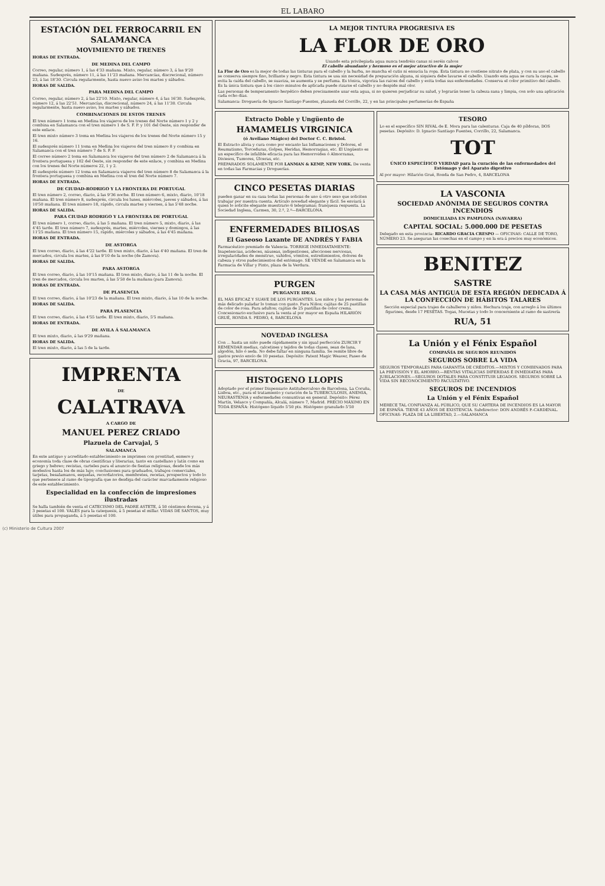EL LABARO
ESTACIÓN DEL FERROCARRIL EN SALAMANCA
MOVIMIENTO DE TRENES
HORAS DE ENTRADA.
DE MEDINA DEL CAMPO
Correo, regular, número 1, á las 4'33 mañana. Mixto, regular, número 3, á las 9'20 mañana. Sudexprés, número 11, á las 11'23 mañana. Mercancías, discrecional, número 23, á las 18'30. Circula regularmente, hasta nuevo aviso los martes y sábados.
HORAS DE SALIDA.
PARA MEDINA DEL CAMPO
Correo, regular, número 2, á las 22'10. Mixto, regular, número 4, á las 16'30. Sudexprés, número 12, á las 22'51. Mercancías, discrecional, número 24, á las 11'30. Circula regularmente, hasta nuevo aviso, los martes y sábados.
COMBINACIONES DE ESTOS TRENES
El tren número 1 toma en Medina los viajeros de los trenes del Norte número 1 y 2 y combina en Salamanca con el tren número 1 de S. F. P. y 101 del Oeste, sin responder de este enlace.
El tren mixto número 3 toma en Medina los viajeros de los trenes del Norte número 15 y 16.
El sudexprés número 11 toma en Medina los viajeros del tren número 8 y combina en Salamanca con el tren número 7 de S. F. P.
El correo número 2 toma en Salamanca los viajeros del tren número 2 de Salamanca á la frontera portuguesa y 102 del Oeste, sin responder de este enlace, y combina en Medina con los trenes del Norte números 22, 1 y 2.
El sudexprés número 12 toma en Salamanca viajeros del tren número 8 de Salamanca á la frontera portuguesa y combina en Medina con el tren del Norte número 7.
HORAS DE ENTRADA.
DE CIUDAD-RODRIGO Y LA FRONTERA DE PORTUGAL
El tren número 2, correo, diario, á las 9'36 noche. El tren número 6, mixto, diario, 10'18 mañana. El tren número 8, sudexprés, circula los lunes, miércoles, jueves y sábados, á las 10'50 mañana. El tren número 18, rápido, circula martes y viernes, á las 5'48 noche.
HORAS DE SALIDA.
PARA CIUDAD RODRIGO Y LA FRONTERA DE PORTUGAL
El tren número 1, correo, diario, á las 5 mañana. El tren número 5, mixto, diario, á las 4'45 tarde. El tren número 7, sudexprés, martes, miércoles, viernes y domingos, á las 11'25 mañana. El tren número 15, rápido, miércoles y sábados, á las 4'45 mañana.
HORAS DE ENTRADA.
DE ASTORGA
El tren correo, diario, á las 4'22 tarde. El tren mixto, diario, á las 4'40 mañana. El tren de mercados, circula los martes, á las 9'10 de la noche (de Zamora).
HORAS DE SALIDA.
PARA ASTORGA
El tren correo, diario, á las 10'15 mañana. El tren mixto, diario, á las 11 de la noche. El tren de mercados, circula los martes, á las 5'50 de la mañana (para Zamora).
HORAS DE ENTRADA.
DE PLASENCIA
El tren correo, diario, á las 10'23 de la mañana. El tren mixto, diario, á las 10 de la noche.
HORAS DE SALIDA.
PARA PLASENCIA
El tren correo, diario, á las 4'55 tarde. El tren mixto, diario, 5'5 mañana.
HORAS DE ENTRADA.
DE AVILA Á SALAMANCA
El tren mixto, diario, á las 9'29 mañana.
HORAS DE SALIDA.
El tren mixto, diario, á las 5 de la tarde.
IMPRENTA
DE
CALATRAVA
A CARGO DE
MANUEL PEREZ CRIADO
Plazuela de Carvajal, 5
SALAMANCA
En este antiguo y acreditado establecimiento se imprimen con prontitud, esmero y economía toda clase de obras científicas y literarias, tanto en castellano y latín como en griego y hebreo; revistas, carteles para el anuncio de fiestas religiosas, desde los más modestos hasta los de más lujo; conclusiones para graduados, trabajos comerciales, tarjetas, besalamanos, esquelas, recordatorios, membretes, recetas, prospectos y todo lo que pertenece al ramo de tipografía que no desdiga del carácter marcadamente religioso de este establecimiento.
Especialidad en la confección de impresiones ilustradas
Se halla también de venta el CATECISMO DEL PADRE ASTETE, á 50 céntimos docena, y á 3 pesetas el 100. VALES para la catequesis, á 5 pesetas el millar. VIDAS DE SANTOS, muy útiles para propaganda, á 5 pesetas el 100.
LA MEJOR TINTURA PROGRESIVA ES
LA FLOR DE ORO
Usando esta privilegiada agua nunca tendréis canas ni seréis calvos
El cabello abundante y hermoso es el mejor atractivo de la mujer
La Flor de Oro es la mejor de todas las tinturas para el cabello y la barba, no mancha el cutis ni ensucia la ropa. Esta tintura no contiene nitrato de plata, y con su uso el cabello se conserva siempre fino, brillante y negro. Esta tintura se usa sin necesidad de preparación alguna, ni siquiera debe lavarse el cabello. Usando esta agua se cura la caspa, se evita la caída del cabello, se suaviza, se aumenta y se perfuma. Es tónica, vigoriza las raíces del cabello y evita todas sus enfermedades. Conserva el color primitivo del cabello. Es la única tintura que á los cinco minutos de aplicada puede rizarse el cabello y no despide mal olor.
Las personas de temperamento herpético deben precisamente usar esta agua, si no quieren perjudicar su salud, y lograrán tener la cabeza sana y limpia, con solo una aplicación cada ocho días.
Salamanca: Droguería de Ignacio Santiago Fuentes, plazuela del Corrillo, 22, y en las principales perfumerías de España
Extracto Doble y Ungüento de
HAMAMELIS VIRGINICA
(ó Avellano Mágico) del Doctor C. C. Bristol.
El Extracto alivia y cura como por encanto las Inflamaciones y Dolores, el Reumatismo, Torceduras, Golpes, Heridas, Hemorragias, etc. El Ungüento es un específico de infalible eficacia para las Hemorroides ó Almorranas, Diviesos, Tumores, Úlceras, etc.
PREPARADOS SOLAMENTE POR LANMAN & KEMP, NEW YORK. De venta en todas las Farmacias y Droguerías.
CINCO PESETAS DIARIAS
pueden ganar en su casa todas las personas de uno ú otro sexo que soliciten trabajar por nuestra cuenta. Artículo novedad elegante y fácil. Se enviará á quien lo solicite elegante muestrario 6 telegramas; franqueza respuesta. La Sociedad Inglesa, Carmen, 30, 2.º, 2.ª—BARCELONA.
ENFERMEDADES BILIOSAS
El Gaseoso Laxante DE ANDRÉS Y FABIA
Farmacéutico premiado de Valencia. TORRIGE INMEDIATAMENTE: Inapetencias, acideces, náuseas, indigestiones, afecciones nerviosas, irregularidades de menstruo, vahídos, vómitos, estreñimientos, dolores de cabeza y otros padecimientos del estómago. SE VENDE en Salamanca en la Farmacia de Villar y Pinto, plaza de la Verdura.
PURGEN
PURGANTE IDEAL
EL MÁS EFICAZ Y SUAVE DE LOS PURGANTES. Los niños y las personas de más delicado paladar lo toman con gusto. Para Niños; cajitas de 25 pastillas de color de rosa. Para adultos; cajitas de 25 pastillas de color crema. Concesionario exclusivo para la venta al por mayor en España HILARIÓN GRUÉ, RONDA S. PEDRO, 4, BARCELONA
NOVEDAD INGLESA
Con ... hasta un niño puede rápidamente y sin igual perfección ZURCIR Y REMENDAR medias, calcetines y tejidos de todas clases, sean de lana, algodón, hilo ó seda. No debe faltar en ninguna familia. Se remite libre de gastos previo envío de 10 pesetas. Depósito: Patent Magic Weaver, Paseo de Gracia, 97, BARCELONA.
HISTOGENO LLOPIS
Adoptado por el primer Dispensario Antituberculoso de Barcelona, La Coruña, Lisboa, etc., para el tratamiento y curación de la TUBERCULOSIS, ANEMIA, NEURASTENIA y enfermedades consuntivas en general. Depósito: Pérez Martín, Velasco y Compañía, Alcalá, número 7, Madrid. PRECIO MÁXIMO EN TODA ESPAÑA: Histógeno líquido 5'50 pts. Histógeno granulado 5'50
TESORO
Lo es el específico SIN RIVAL de E. Mora para las calenturas. Caja de 40 píldoras, DOS pesetas. Depósito: D. Ignacio Santiago Fuentes, Corrillo, 22, Salamanca.
TOT
ÚNICO ESPECÍFICO VERDAD para la curación de las enfermedades del Estómago y del Aparato digestivo
Al por mayor: Hilarión Grué, Ronda de San Pedro, 4, BARCELONA
LA VASCONIA
SOCIEDAD ANÓNIMA DE SEGUROS CONTRA INCENDIOS
DOMICILIADA EN PAMPLONA (NAVARRA)
CAPITAL SOCIAL: 5.000.000 DE PESETAS
Delegado en esta provincia: RICARDO GRACIA CRESPO — OFICINAS: CALLE DE TORO, NÚMERO 23. Se aseguran las cosechas en el campo y en la era á precios muy económicos.
BENITEZ
SASTRE
LA CASA MÁS ANTIGUA DE ESTA REGIÓN DEDICADA Á LA CONFECCIÓN DE HÁBITOS TALARES
Sección especial para trajes de caballeros y niños. Hechura traje, con arreglo á los últimos figurines, desde 17 PESETAS. Togas, Mucetas y todo lo concerniente al ramo de sastrería
RUA, 51
La Unión y el Fénix Español
COMPAÑÍA DE SEGUROS REUNIDOS
SEGUROS SOBRE LA VIDA
SEGUROS TEMPORALES PARA GARANTÍA DE CRÉDITOS.—MIXTOS Y COMBINADOS PARA LA PREVISIÓN Y EL AHORRO.—RENTAS VITALICIAS DIFERIDAS É INMEDIATAS PARA JUBILACIONES.—SEGUROS DOTALES PARA CONSTITUIR LEGADOS. SEGUROS SOBRE LA VIDA SIN RECONOCIMIENTO FACULTATIVO.
SEGUROS DE INCENDIOS
La Unión y el Fénix Español
MERECE TAL CONFIANZA AL PÚBLICO, QUE SU CARTERA DE INCENDIOS ES LA MAYOR DE ESPAÑA. TIENE 43 AÑOS DE EXISTENCIA. Subdirector: DON ANDRÉS P.-CARDENAL. OFICINAS: PLAZA DE LA LIBERTAD, 2.—SALAMANCA
(c) Ministerio de Cultura 2007